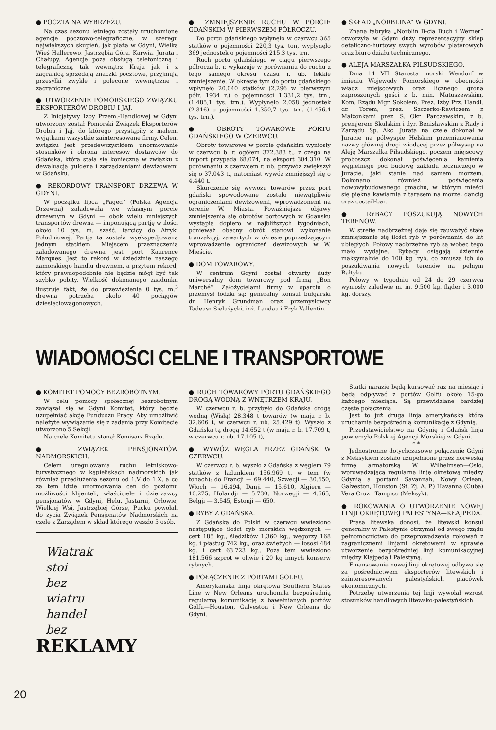● POCZTA NA WYBRZEŻU.
Na czas sezonu letniego zostały uruchomione agencje pocztowo-telegraficzne, w szeregu największych skupień, jak plaża w Gdyni, Wielka Wieś Hallerowo, Jastrzębia Góra, Karwia, Jurata i Chałupy. Agencje poza obsługą telefoniczną i telegraficzną tak wewnątrz Kraju jak i z zagranicą sprzedają znaczki pocztowe, przyjmują przesyłki zwykłe i polecone wewnętrzne i zagraniczne.
● UTWORZENIE POMORSKIEGO ZWIĄZKU EKSPORTERÓW DROBIU I JAJ.
Z Inicjatywy Izby Przem.-Handlowej w Gdyni utworzony został Pomorski Związek Eksporterów Drobiu i Jaj, do którego przystąpiły z małemi wyjątkami wszystkie zainteresowane firmy. Celem związku jest przedewszystkiem unormowanie stosunków i obrona interesów dostawców do Gdańska, która stała się konieczną w związku z dewaluacją guldena i zarządzeniami dewizowemi w Gdańsku.
● REKORDOWY TRANSPORT DRZEWA W GDYNI.
W początku lipca „Paged” (Polska Agencja Drzewna) załadowała we własnym porcie drzewnym w Gdyni — obok wielu mniejszych transportów drewna — imponującą partję w ilości około 10 tys. m. sześć. tarcicy do Afryki Południowej. Partja ta została wyekspedjowana jednym statkiem. Miejscem przeznaczenia załadowanego drewna jest port Kaurence Marques. Jest to rekord w dziedzinie naszego zamorskiego handlu drewnem, a przytem rekord, który prawdopodobnie nie będzie mógł być tak szybko pobity. Wielkość dokonanego zaadunku ilustruje fakt, że do przewiezienia 0 tys. m.<sup>3</sup> drewna potrzeba około 40 pociągów dziesięciowagonowych.
● ZMNIEJSZENIE RUCHU W PORCIE GDAŃSKIM W PIERWSZEM PÓŁROCZU.
Do portu gdańskiego wpłynęło w czerwcu 365 statków o pojemności 220,3 tys. ton, wypłynęło 369 jednostek o pojemności 215,3 tys. trn.
Ruch portu gdańskiego w ciągu pierwszego półrocza b. r. wykazuje w porównaniu do ruchu z tego samego okresu czasu r. ub. lekkie zmniejszenie. W okresie tym do portu gdańskiego wpłynęło 20.040 statków (2.296 w pierwszym półr. 1934 r.) o pojemności 1.331,2 tys. trn., (1.485,1 tys. trn.). Wypłynęło 2.058 jednostek (2.316) o pojemności 1.350,7 tys. trn. (1.456,4 tys. trn.).
● OBROTY TOWAROWE PORTU GDAŃSKIEGO W CZERWCU.
Obroty towarowe w porcie gdańskim wyniosły w czerwcu b. r. ogółem 372.383 t., z czego na import przypada 68.074, na eksport 304.310. W porównaniu z czerwcem r. ub. przywóz zwiększył się o 37.043 t., natomiast wywóz zmniejszył się o 4.440 t.
Skurczenie się wywozu towarów przez port gdański spowodowane zostało niewątpliwie ograniczeniami dewizowemi, wprowadzonemi na terenie W. Miasta. Poważniejsze objawy zmniejszenia się obrotów portowych w Gdańsku wystąpią dopiero w najbliższych tygodniach, ponieważ obecny obrót stanowi wykonanie tranzakcyj, zawartych w okresie poprzedzającym wprowadzenie ograniczeń dewizowych w W. Mieście.
● DOM TOWAROWY.
W centrum Gdyni został otwarty duży uniwersalny dom towarowy pod firmą „Bon Marché”. Założycielami firmy w oparciu o przemysł łódzki są: generalny konsul bułgarski dr. Henryk Grundman oraz przemysłowcy Tadeusz Sielużycki, inż. Landau i Eryk Vallentin.
● SKŁAD „NORBLINA” W GDYNI.
Znana fabryka „Norblin B-cia Buch i Werner” otworzyła w Gdyni duży reprezentacyjny sklep detaliczno-hurtowy swych wyrobów platerowych oraz biuro działu technicznego.
● ALEJA MARSZAŁKA PIŁSUDSKIEGO.
Dnia 14 VII Starosta morski Wendorf w imieniu Wojewody Pomorskiego w obecności władz miejscowych oraz licznego grona zaproszonych gości z b. min. Matuszewskim, Kom. Rządu Mgr. Sokołem, Prez. Izby Prz. Handl. dr. Torem, prez. Szczerko-Rawiczem z Małżonkami prez. S. Okr. Parczewskim, z b. premjerem Skulskim i dyr. Benisławskim z Rady i Zarządu Sp. Akc. Jurata na czele dokonał w Juracie na półwyspie Helskim przemianowania nazwy głównej drogi wiodącej przez półwysep na Aleję Marszałka Piłsudskiego. poczem miejscowy proboszcz dokonał poświęcenia kamienia węgielnego pod budowę zakładu leczniczego w Juracie, jaki stanie nad samem morzem. Dokonano również poświęcenia nowowybudowanego gmachu, w którym mieści się piękna kawiarnia z tarasem na morze, dancig oraz coctail-bar.
● RYBACY POSZUKUJĄ NOWYCH TERENÓW.
W strefie nadbrzeżnej daje się zauważyć stałe zmniejszanie się ilości ryb w porównaniu do lat ubiegłych. Połowy nadbrzeżne ryb są wobec tego mało wydajne. Rybacy osiągają dziennie maksymalnie do 100 kg. ryb, co zmusza ich do poszukiwania nowych terenów na pełnym Bałtyku.
Połowy w tygodniu od 24 do 29 czerwca wyniosły zaledwie m. in. 9.500 kg. fląder i 3.000 kg. dorszy.
WIADOMOŚCI CELNE I TRANSPORTOWE
● KOMITET POMOCY BEZROBOTNYM.
W celu pomocy społecznej bezrobotnym zawiązał się w Gdyni Komitet, który będzie uzupełniać akcję Funduszu Pracy. Aby umożliwić należyte wywiązanie się z zadania przy Komitecie utworzono 5 Sekcji.
Na czele Komitetu stanął Komisarz Rządu.
● ZWIĄZEK PENSJONATÓW NADMORSKICH.
Celem uregulowania ruchu letniskowo-turystycznego w kąpieliskach nadmorskich jak również przedłużenia sezonu od 1.V do 1.X, a co za tem idzie unormowania cen do poziomu możliwości klijenteli, właściciele i dzierżawcy pensjonatów w Gdyni, Helu, Jastarni, Orłowie, Wielkiej Wsi, Jastrzębiej Górze, Pucku powołali do życia Związek Pensjonatów Nadmorskich na czele z Zarządem w skład którego weszło 5 osób.
Wiatrak
stoi
bez
wiatru
handel
bez
REKLAMY
● RUCH TOWAROWY PORTU GDAŃSKIEGO DROGĄ WODNĄ Z WNĘTRZEM KRAJU.
W czerwcu r. b. przybyło do Gdańska drogą wodną (Wisłą) 28.348 t towarów (w maju r. b. 32.606 t, w czerwcu r. ub. 25.429 t). Wyszło z Gdańska tą drogą 14.652 t (w maju r. b. 17.709 t, w czerwcu r. ub. 17.105 t),
● WYWÓZ WĘGLA PRZEZ GDAŃSK W CZERWCU.
W czerwcu r. b. wyszło z Gdańska z węglem 79 statków z ładunkiem 156.969 t, w tem (w tonach): do Francji — 69.440, Szwecji — 30.650, Włoch — 16.494, Danji — 15.610, Algieru — 10.275, Holandji — 5.730, Norwegji — 4.665, Belgji — 3.545, Estonji — 650.
● RYBY Z GDAŃSKA.
Z Gdańska do Polski w czerwcu wwieziono następujące ilości ryb morskich wędzonych — cert 185 kg., śledzików 1.360 kg., węgorzy 168 kg. i płastug 742 kg., oraz świeżych — łososi 484 kg. i cert 63.723 kg.. Poza tem wwieziono 181.566 szprot w oliwie i 20 kg innych konserw rybnych.
● POŁĄCZENIE Z PORTAMI GOLFU.
Amerykańska linja okrętowa Southern States Line w New Orleans uruchomiła bezpośrednią regularną komunikację z bawełnianych portów Golfu—Houston, Galveston i New Orleans do Gdyni.
Statki narazie będą kursować raz na miesiąc i będą odpływać z portów Golfu około 15-go każdego miesiąca. Są przewidziane bardziej częste połączenia.
Jest to już druga linja amerykańska która uruchamia bezpośrednią komunikację z Gdynią.
Przedstawicielstwo na Gdynię i Gdańsk linja powierzyła Polskiej Agencji Morskiej w Gdyni.
* *
Jednostronne dotychczasowe połączenie Gdyni z Meksykiem zostało uzupełnione przez norweską firmę armatorską W. Wilhelmsen—Oslo, wprowadzającą regularną linję okrętową między Gdynią a portami Savannah, Nowy Orlean, Galveston, Houston (St. Zj. A. P.) Havanna (Cuba) Vera Cruz i Tampico (Meksyk).
● ROKOWANIA O UTWORZENIE NOWEJ LINJI OKRĘTOWEJ PALESTYNA—KŁAJPEDA.
Prasa litewska donosi, że litewski konsul generalny w Palestynie otrzymał od swego rządu pełnomocnictwo do przeprowadzenia rokowań z zagranicznemi linjami okrętowemi w sprawie utworzenie bezpośredniej linji komunikacyjnej między Kłajpedą i Palestyną.
Finansowanie nowej linji okrętowej odbywa się za pośrednictwem eksporterów litewskich i zainteresowanych palestyńskich placówek ekonomicznych.
Potrzebę utworzenia tej linji wywołał wzrost stosunków handlowych litewsko-palestyńskich.
20